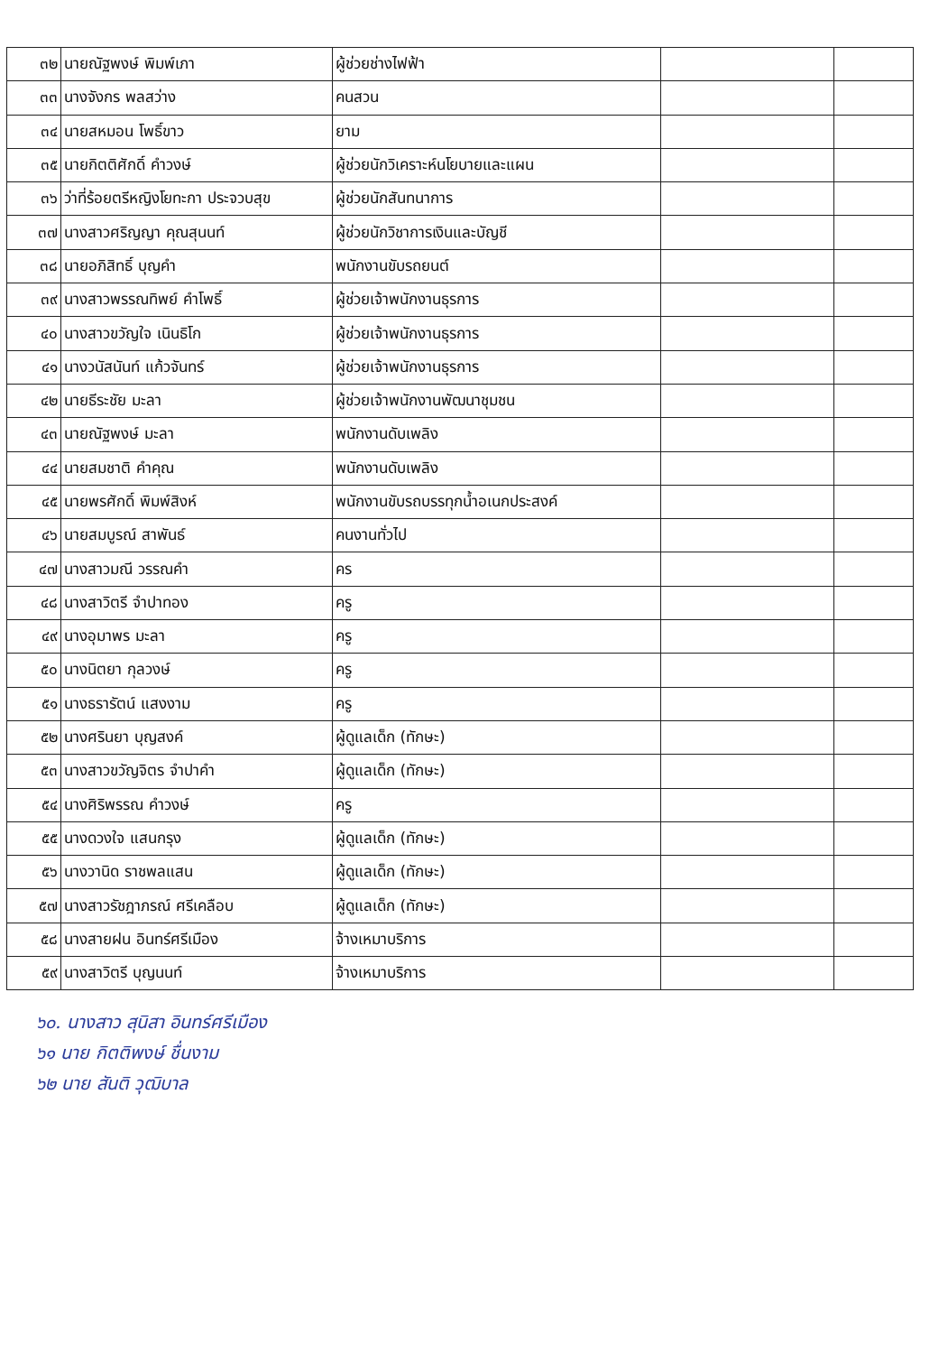| ๓๒ | นายณัฐพงษ์ พิมพ์เภา | ผู้ช่วยช่างไฟฟ้า | | |
| ๓๓ | นางจังกร พลสว่าง | คนสวน | | |
| ๓๔ | นายสหมอน โพธิ์ขาว | ยาม | | |
| ๓๕ | นายกิตติศักดิ์ คำวงษ์ | ผู้ช่วยนักวิเคราะห์นโยบายและแผน | | |
| ๓๖ | ว่าที่ร้อยตรีหญิงโยทะกา ประจวบสุข | ผู้ช่วยนักสันทนาการ | | |
| ๓๗ | นางสาวศริญญา คุณสุนนท์ | ผู้ช่วยนักวิชาการเงินและบัญชี | | |
| ๓๘ | นายอภิสิทธิ์ บุญคำ | พนักงานขับรถยนต์ | | |
| ๓๙ | นางสาวพรรณทิพย์ คำโพธิ์ | ผู้ช่วยเจ้าพนักงานธุรการ | | |
| ๔๐ | นางสาวขวัญใจ เนินธิโก | ผู้ช่วยเจ้าพนักงานธุรการ | | |
| ๔๑ | นางวนัสนันท์ แก้วจันทร์ | ผู้ช่วยเจ้าพนักงานธุรการ | | |
| ๔๒ | นายธีระชัย มะลา | ผู้ช่วยเจ้าพนักงานพัฒนาชุมชน | | |
| ๔๓ | นายณัฐพงษ์ มะลา | พนักงานดับเพลิง | | |
| ๔๔ | นายสมชาติ คำคุณ | พนักงานดับเพลิง | | |
| ๔๕ | นายพรศักดิ์ พิมพ์สิงห์ | พนักงานขับรถบรรทุกน้ำอเนกประสงค์ | | |
| ๔๖ | นายสมบูรณ์ สาพันธ์ | คนงานทั่วไป | | |
| ๔๗ | นางสาวมณี วรรณคำ | คร | | |
| ๔๘ | นางสาวิตรี จำปาทอง | ครู | | |
| ๔๙ | นางอุมาพร มะลา | ครู | | |
| ๕๐ | นางนิตยา กุลวงษ์ | ครู | | |
| ๕๑ | นางธรารัตน์ แสงงาม | ครู | | |
| ๕๒ | นางศรินยา บุญสงค์ | ผู้ดูแลเด็ก (ทักษะ) | | |
| ๕๓ | นางสาวขวัญจิตร จำปาคำ | ผู้ดูแลเด็ก (ทักษะ) | | |
| ๕๔ | นางศิริพรรณ คำวงษ์ | ครู | | |
| ๕๕ | นางดวงใจ แสนกรุง | ผู้ดูแลเด็ก (ทักษะ) | | |
| ๕๖ | นางวานิด ราชพลแสน | ผู้ดูแลเด็ก (ทักษะ) | | |
| ๕๗ | นางสาวรัชฎาภรณ์ ศรีเคลือบ | ผู้ดูแลเด็ก (ทักษะ) | | |
| ๕๘ | นางสายฝน อินทร์ศรีเมือง | จ้างเหมาบริการ | | |
| ๕๙ | นางสาวิตรี บุญนนท์ | จ้างเหมาบริการ | | |
๖๐. นางสาว สุนิสา อินทร์ศรีเมือง
๖๑ นาย กิตติพงษ์ ชื่นงาม
๖๒ นาย สันติ วุฒิบาล